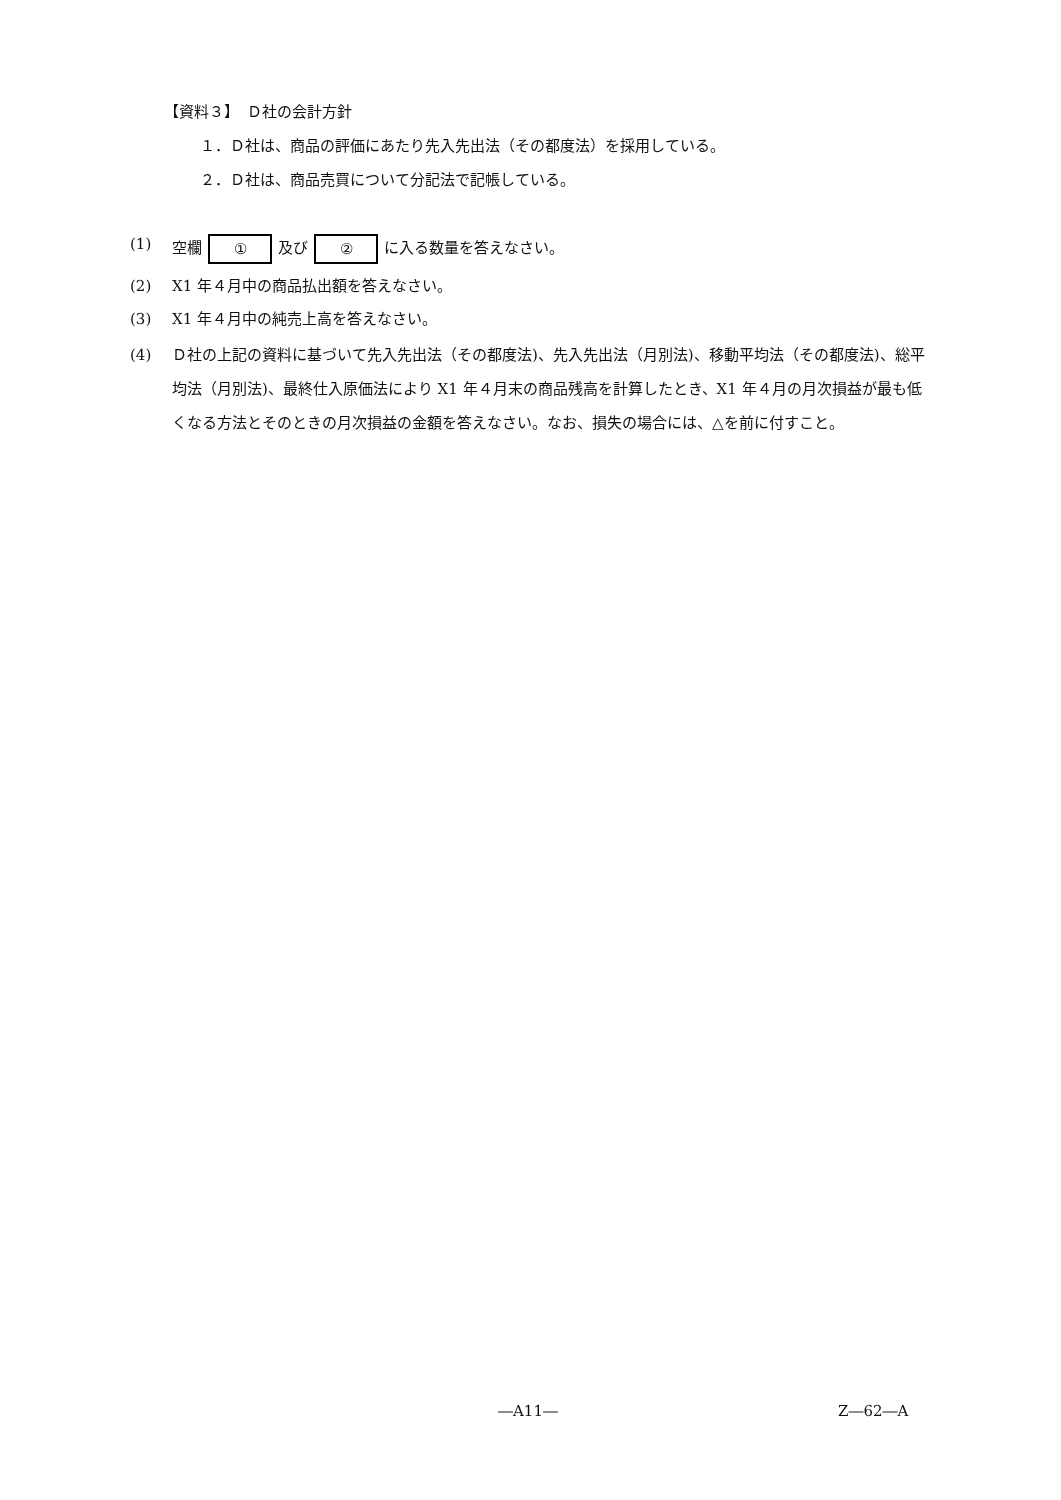【資料３】　Ｄ社の会計方針
１．Ｄ社は、商品の評価にあたり先入先出法（その都度法）を採用している。
２．Ｄ社は、商品売買について分記法で記帳している。
(1) 空欄 ① 及び ② に入る数量を答えなさい。
(2) X1 年４月中の商品払出額を答えなさい。
(3) X1 年４月中の純売上高を答えなさい。
(4) Ｄ社の上記の資料に基づいて先入先出法（その都度法)、先入先出法（月別法)、移動平均法（その都度法)、総平均法（月別法)、最終仕入原価法により X1 年４月末の商品残高を計算したとき、X1 年４月の月次損益が最も低くなる方法とそのときの月次損益の金額を答えなさい。なお、損失の場合には、△を前に付すこと。
―A11― Z―62―A